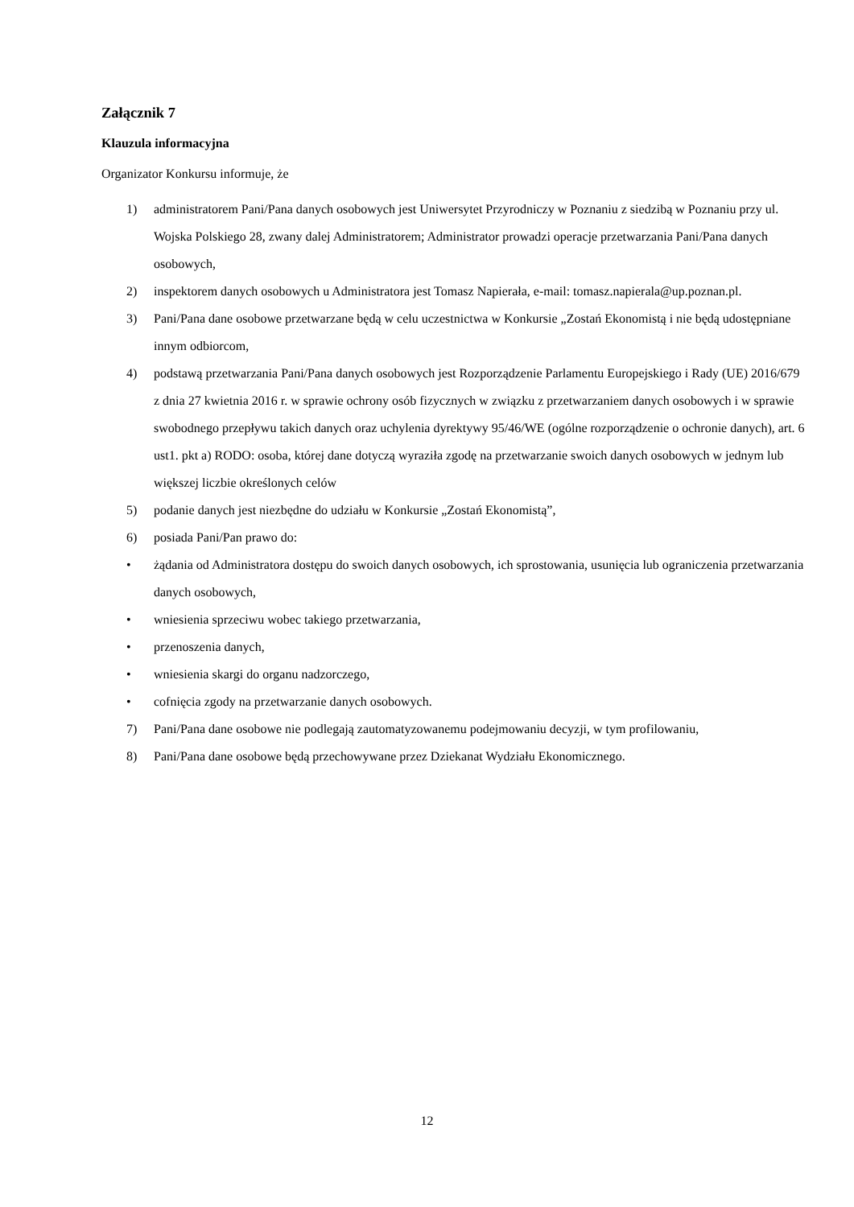Załącznik 7
Klauzula informacyjna
Organizator Konkursu informuje, że
1) administratorem Pani/Pana danych osobowych jest Uniwersytet Przyrodniczy w Poznaniu z siedzibą w Poznaniu przy ul. Wojska Polskiego 28, zwany dalej Administratorem; Administrator prowadzi operacje przetwarzania Pani/Pana danych osobowych,
2) inspektorem danych osobowych u Administratora jest Tomasz Napierała, e-mail: tomasz.napierala@up.poznan.pl.
3) Pani/Pana dane osobowe przetwarzane będą w celu uczestnictwa w Konkursie „Zostań Ekonomistą i nie będą udostępniane innym odbiorcom,
4) podstawą przetwarzania Pani/Pana danych osobowych jest Rozporządzenie Parlamentu Europejskiego i Rady (UE) 2016/679 z dnia 27 kwietnia 2016 r. w sprawie ochrony osób fizycznych w związku z przetwarzaniem danych osobowych i w sprawie swobodnego przepływu takich danych oraz uchylenia dyrektywy 95/46/WE (ogólne rozporządzenie o ochronie danych), art. 6 ust1. pkt a) RODO: osoba, której dane dotyczą wyraziła zgodę na przetwarzanie swoich danych osobowych w jednym lub większej liczbie określonych celów
5) podanie danych jest niezbędne do udziału w Konkursie „Zostań Ekonomistą”,
6) posiada Pani/Pan prawo do:
• żądania od Administratora dostępu do swoich danych osobowych, ich sprostowania, usunięcia lub ograniczenia przetwarzania danych osobowych,
• wniesienia sprzeciwu wobec takiego przetwarzania,
• przenoszenia danych,
• wniesienia skargi do organu nadzorczego,
• cofnięcia zgody na przetwarzanie danych osobowych.
7) Pani/Pana dane osobowe nie podlegają zautomatyzowanemu podejmowaniu decyzji, w tym profilowaniu,
8) Pani/Pana dane osobowe będą przechowywane przez Dziekanat Wydziału Ekonomicznego.
12